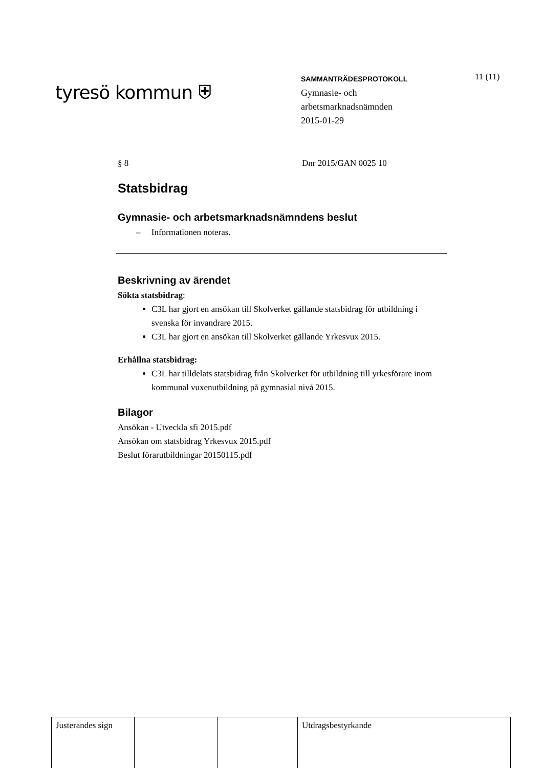tyresö kommun ⛨
SAMMANTRÄDESPROTOKOLL
Gymnasie- och
arbetsmarknadsnämnden
2015-01-29
11 (11)
§ 8 Dnr 2015/GAN 0025 10
Statsbidrag
Gymnasie- och arbetsmarknadsnämndens beslut
– Informationen noteras.
Beskrivning av ärendet
Sökta statsbidrag:
C3L har gjort en ansökan till Skolverket gällande statsbidrag för utbildning i svenska för invandrare 2015.
C3L har gjort en ansökan till Skolverket gällande Yrkesvux 2015.
Erhållna statsbidrag:
C3L har tilldelats statsbidrag från Skolverket för utbildning till yrkesförare inom kommunal vuxenutbildning på gymnasial nivå 2015.
Bilagor
Ansökan - Utveckla sfi 2015.pdf
Ansökan om statsbidrag Yrkesvux 2015.pdf
Beslut förarutbildningar 20150115.pdf
| Justerandes sign | | | Utdragsbestyrkande |